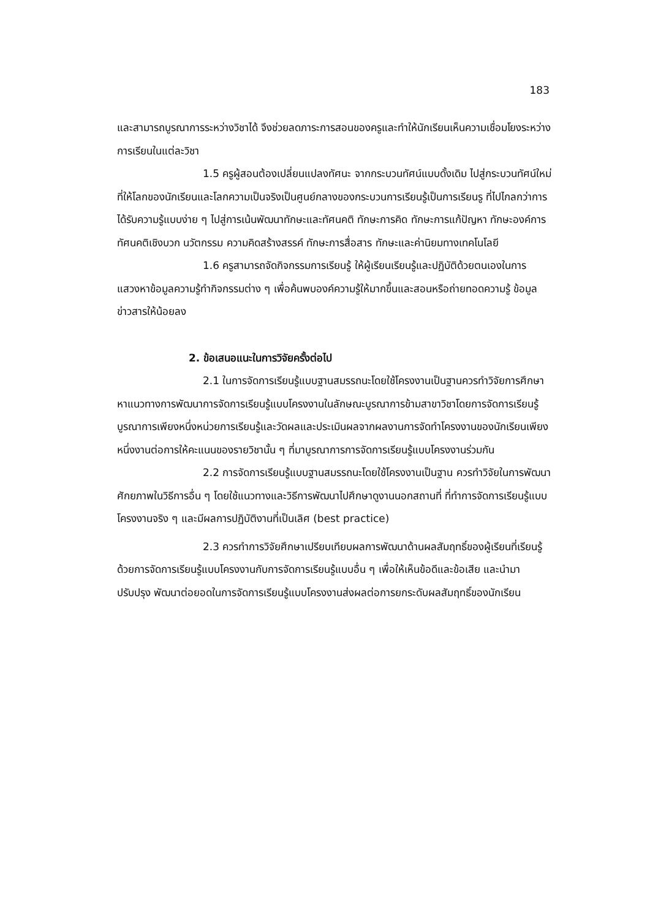183
และสามารถบูรณาการระหว่างวิชาได้ จึงช่วยลดภาระการสอนของครูและทำให้นักเรียนเห็นความเชื่อมโยงระหว่างการเรียนในแต่ละวิชา
1.5 ครูผู้สอนต้องเปลี่ยนแปลงทัศนะ จากกระบวนทัศน์แบบดั้งเดิม ไปสู่กระบวนทัศน์ใหม่ ที่ให้โลกของนักเรียนและโลกความเป็นจริงเป็นศูนย์กลางของกระบวนการเรียนรู้เป็นการเรียนรู ที่ไปไกลกว่าการได้รับความรู้แบบง่าย ๆ ไปสู่การเน้นพัฒนาทักษะและทัศนคติ ทักษะการคิด ทักษะการแก้ปัญหา ทักษะองค์การ ทัศนคติเชิงบวก นวัตกรรม ความคิดสร้างสรรค์ ทักษะการสื่อสาร ทักษะและค่านิยมทางเทคโนโลยี
1.6 ครูสามารถจัดกิจกรรมการเรียนรู้ ให้ผู้เรียนเรียนรู้และปฏิบัติด้วยตนเองในการแสวงหาข้อมูลความรู้ทำกิจกรรมต่าง ๆ เพื่อค้นพบองค์ความรู้ให้มากขึ้นและสอนหรือถ่ายทอดความรู้ ข้อมูลข่าวสารให้น้อยลง
2. ข้อเสนอแนะในการวิจัยครั้งต่อไป
2.1 ในการจัดการเรียนรู้แบบฐานสมรรถนะโดยใช้โครงงานเป็นฐานควรทำวิจัยการศึกษาหาแนวทางการพัฒนาการจัดการเรียนรู้แบบโครงงานในลักษณะบูรณาการข้ามสาขาวิชาโดยการจัดการเรียนรู้บูรณาการเพียงหนึ่งหน่วยการเรียนรู้และวัดผลและประเมินผลจากผลงานการจัดทำโครงงานของนักเรียนเพียงหนึ่งงานต่อการให้คะแนนของรายวิชานั้น ๆ ที่มาบูรณาการการจัดการเรียนรู้แบบโครงงานร่วมกัน
2.2 การจัดการเรียนรู้แบบฐานสมรรถนะโดยใช้โครงงานเป็นฐาน ควรทำวิจัยในการพัฒนาศักยภาพในวิธีการอื่น ๆ โดยใช้แนวทางและวิธีการพัฒนาไปศึกษาดูงานนอกสถานที่ ที่ทำการจัดการเรียนรู้แบบโครงงานจริง ๆ และมีผลการปฏิบัติงานที่เป็นเลิศ (best practice)
2.3 ควรทำการวิจัยศึกษาเปรียบเทียบผลการพัฒนาด้านผลสัมฤทธิ์ของผู้เรียนที่เรียนรู้ด้วยการจัดการเรียนรู้แบบโครงงานกับการจัดการเรียนรู้แบบอื่น ๆ เพื่อให้เห็นข้อดีและข้อเสีย และนำมาปรับปรุง พัฒนาต่อยอดในการจัดการเรียนรู้แบบโครงงานส่งผลต่อการยกระดับผลสัมฤทธิ์ของนักเรียน